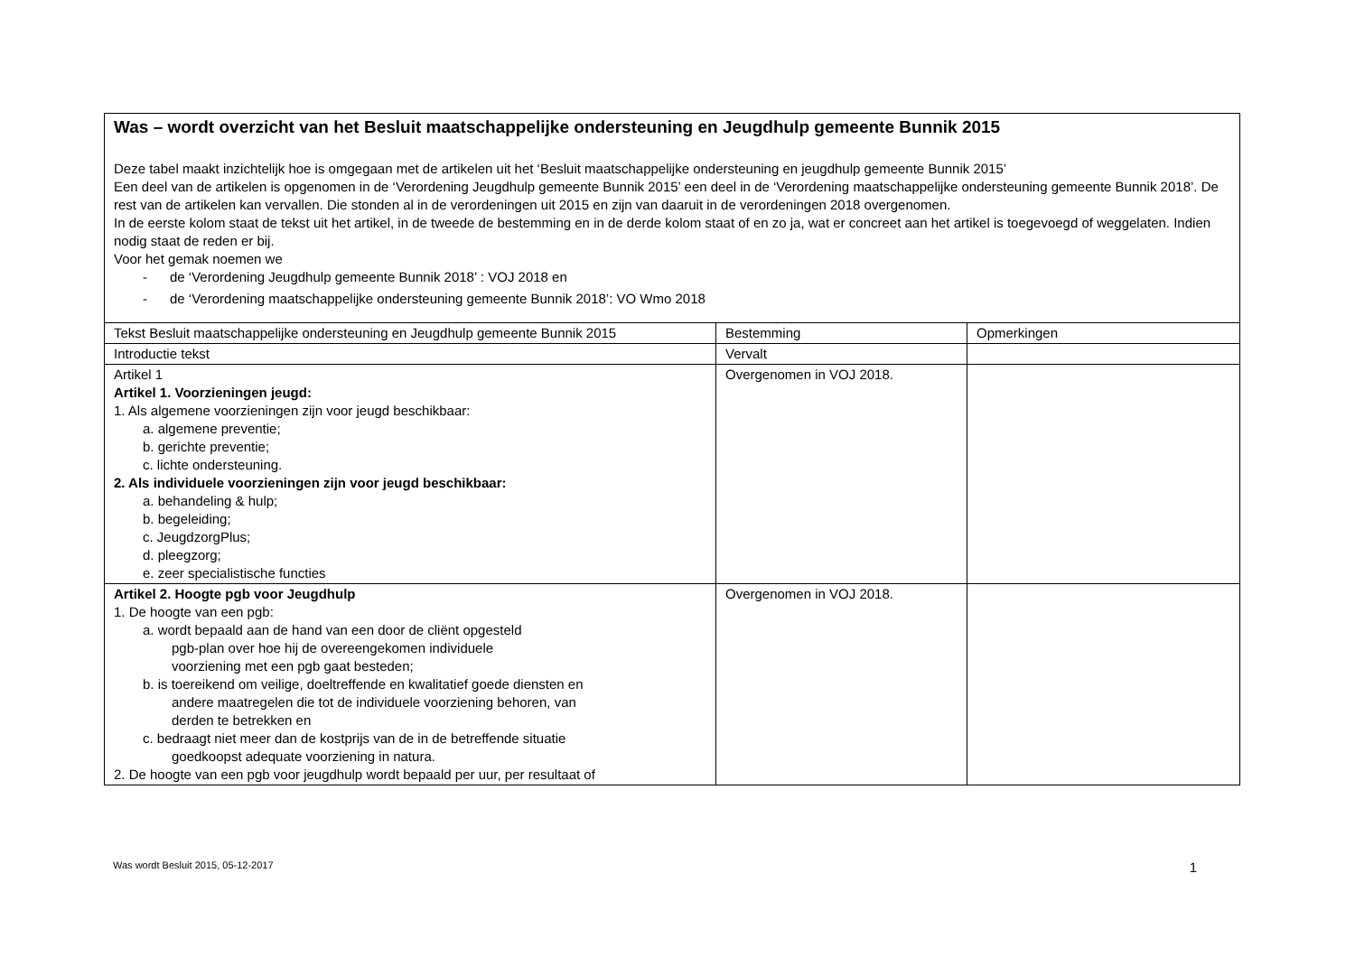| Was – wordt overzicht van het Besluit maatschappelijke ondersteuning en Jeugdhulp gemeente Bunnik 2015 Deze tabel maakt inzichtelijk hoe is omgegaan met de artikelen uit het ‘Besluit maatschappelijke ondersteuning en jeugdhulp gemeente Bunnik 2015’ Een deel van de artikelen is opgenomen in de ‘Verordening Jeugdhulp gemeente Bunnik 2015’ een deel in de ‘Verordening maatschappelijke ondersteuning gemeente Bunnik 2018’. De rest van de artikelen kan vervallen. Die stonden al in de verordeningen uit 2015 en zijn van daaruit in de verordeningen 2018 overgenomen. In de eerste kolom staat de tekst uit het artikel, in de tweede de bestemming en in de derde kolom staat of en zo ja, wat er concreet aan het artikel is toegevoegd of weggelaten. Indien nodig staat de reden er bij. Voor het gemak noemen we - de ‘Verordening Jeugdhulp gemeente Bunnik 2018’ : VOJ 2018 en - de ‘Verordening maatschappelijke ondersteuning gemeente Bunnik 2018’: VO Wmo 2018 | | |
| Tekst Besluit maatschappelijke ondersteuning en Jeugdhulp gemeente Bunnik 2015 | Bestemming | Opmerkingen |
| Introductie tekst | Vervalt | |
| Artikel 1 Artikel 1. Voorzieningen jeugd: 1. Als algemene voorzieningen zijn voor jeugd beschikbaar: a. algemene preventie; b. gerichte preventie; c. lichte ondersteuning. 2. Als individuele voorzieningen zijn voor jeugd beschikbaar: a. behandeling & hulp; b. begeleiding; c. JeugdzorgPlus; d. pleegzorg; e. zeer specialistische functies | Overgenomen in VOJ 2018. | |
| Artikel 2. Hoogte pgb voor Jeugdhulp 1. De hoogte van een pgb: a. wordt bepaald aan de hand van een door de cliënt opgesteld pgb-plan over hoe hij de overeengekomen individuele voorziening met een pgb gaat besteden; b. is toereikend om veilige, doeltreffende en kwalitatief goede diensten en andere maatregelen die tot de individuele voorziening behoren, van derden te betrekken en c. bedraagt niet meer dan de kostprijs van de in de betreffende situatie goedkoopst adequate voorziening in natura. 2. De hoogte van een pgb voor jeugdhulp wordt bepaald per uur, per resultaat of | Overgenomen in VOJ 2018. | |
Was wordt Besluit 2015, 05-12-2017 1